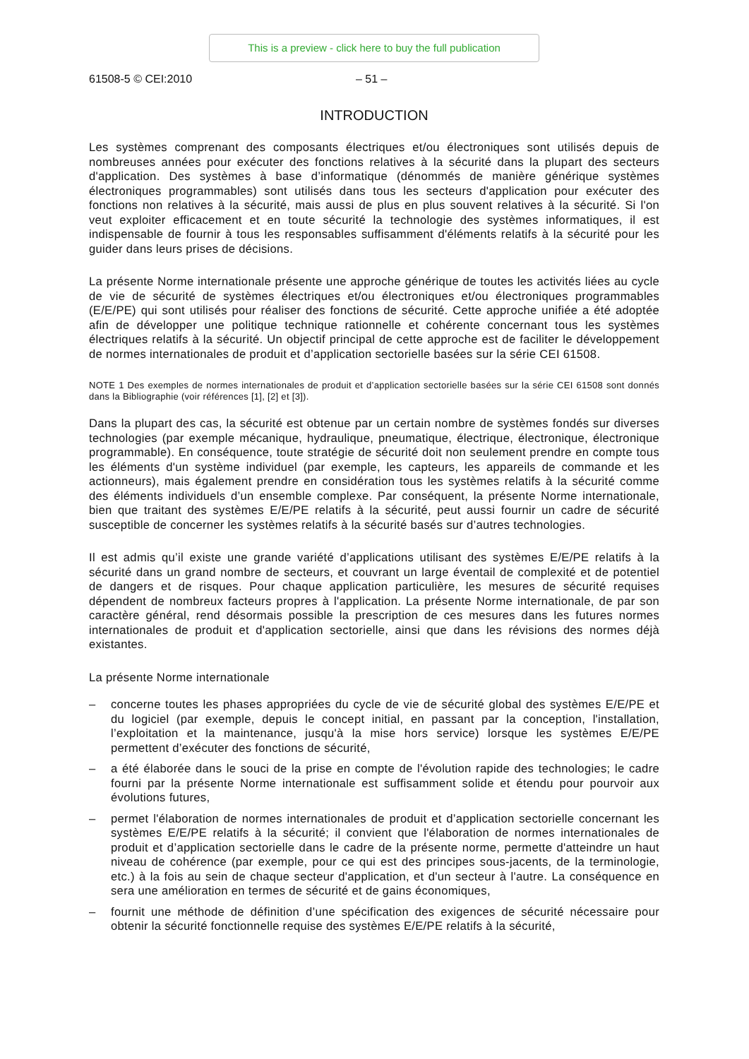This is a preview - click here to buy the full publication
61508-5 © CEI:2010 – 51 –
INTRODUCTION
Les systèmes comprenant des composants électriques et/ou électroniques sont utilisés depuis de nombreuses années pour exécuter des fonctions relatives à la sécurité dans la plupart des secteurs d'application. Des systèmes à base d’informatique (dénommés de manière générique systèmes électroniques programmables) sont utilisés dans tous les secteurs d'application pour exécuter des fonctions non relatives à la sécurité, mais aussi de plus en plus souvent relatives à la sécurité. Si l'on veut exploiter efficacement et en toute sécurité la technologie des systèmes informatiques, il est indispensable de fournir à tous les responsables suffisamment d'éléments relatifs à la sécurité pour les guider dans leurs prises de décisions.
La présente Norme internationale présente une approche générique de toutes les activités liées au cycle de vie de sécurité de systèmes électriques et/ou électroniques et/ou électroniques programmables (E/E/PE) qui sont utilisés pour réaliser des fonctions de sécurité. Cette approche unifiée a été adoptée afin de développer une politique technique rationnelle et cohérente concernant tous les systèmes électriques relatifs à la sécurité. Un objectif principal de cette approche est de faciliter le développement de normes internationales de produit et d’application sectorielle basées sur la série CEI 61508.
NOTE 1 Des exemples de normes internationales de produit et d’application sectorielle basées sur la série CEI 61508 sont donnés dans la Bibliographie (voir références [1], [2] et [3]).
Dans la plupart des cas, la sécurité est obtenue par un certain nombre de systèmes fondés sur diverses technologies (par exemple mécanique, hydraulique, pneumatique, électrique, électronique, électronique programmable). En conséquence, toute stratégie de sécurité doit non seulement prendre en compte tous les éléments d'un système individuel (par exemple, les capteurs, les appareils de commande et les actionneurs), mais également prendre en considération tous les systèmes relatifs à la sécurité comme des éléments individuels d’un ensemble complexe. Par conséquent, la présente Norme internationale, bien que traitant des systèmes E/E/PE relatifs à la sécurité, peut aussi fournir un cadre de sécurité susceptible de concerner les systèmes relatifs à la sécurité basés sur d’autres technologies.
Il est admis qu’il existe une grande variété d’applications utilisant des systèmes E/E/PE relatifs à la sécurité dans un grand nombre de secteurs, et couvrant un large éventail de complexité et de potentiel de dangers et de risques. Pour chaque application particulière, les mesures de sécurité requises dépendent de nombreux facteurs propres à l'application. La présente Norme internationale, de par son caractère général, rend désormais possible la prescription de ces mesures dans les futures normes internationales de produit et d'application sectorielle, ainsi que dans les révisions des normes déjà existantes.
La présente Norme internationale
– concerne toutes les phases appropriées du cycle de vie de sécurité global des systèmes E/E/PE et du logiciel (par exemple, depuis le concept initial, en passant par la conception, l'installation, l’exploitation et la maintenance, jusqu'à la mise hors service) lorsque les systèmes E/E/PE permettent d’exécuter des fonctions de sécurité,
– a été élaborée dans le souci de la prise en compte de l'évolution rapide des technologies; le cadre fourni par la présente Norme internationale est suffisamment solide et étendu pour pourvoir aux évolutions futures,
– permet l'élaboration de normes internationales de produit et d’application sectorielle concernant les systèmes E/E/PE relatifs à la sécurité; il convient que l'élaboration de normes internationales de produit et d’application sectorielle dans le cadre de la présente norme, permette d'atteindre un haut niveau de cohérence (par exemple, pour ce qui est des principes sous-jacents, de la terminologie, etc.) à la fois au sein de chaque secteur d'application, et d'un secteur à l'autre. La conséquence en sera une amélioration en termes de sécurité et de gains économiques,
– fournit une méthode de définition d’une spécification des exigences de sécurité nécessaire pour obtenir la sécurité fonctionnelle requise des systèmes E/E/PE relatifs à la sécurité,